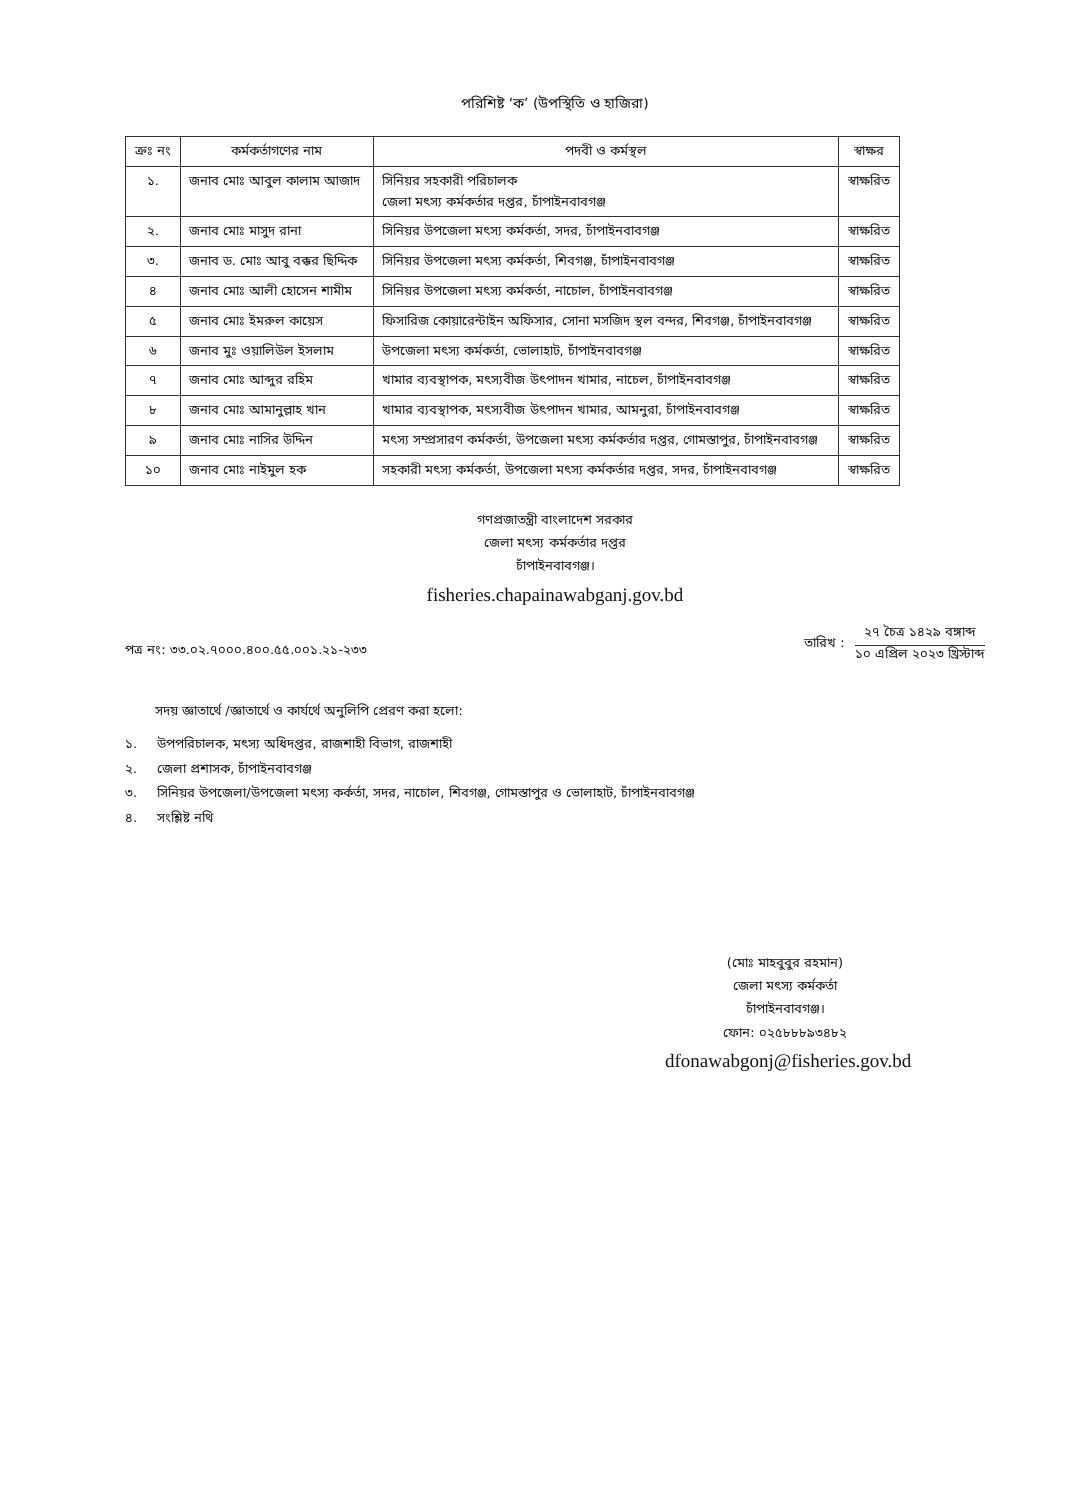পরিশিষ্ট ‘ক’ (উপস্থিতি ও হাজিরা)
| ক্রঃ নং | কর্মকর্তাগণের নাম | পদবী ও কর্মস্থল | স্বাক্ষর |
| --- | --- | --- | --- |
| ১. | জনাব মোঃ আবুল কালাম আজাদ | সিনিয়র সহকারী পরিচালক জেলা মৎস্য কর্মকর্তার দপ্তর, চাঁপাইনবাবগঞ্জ | স্বাক্ষরিত |
| ২. | জনাব মোঃ মাসুদ রানা | সিনিয়র উপজেলা মৎস্য কর্মকর্তা, সদর, চাঁপাইনবাবগঞ্জ | স্বাক্ষরিত |
| ৩. | জনাব ড. মোঃ আবু বক্কর ছিদ্দিক | সিনিয়র উপজেলা মৎস্য কর্মকর্তা, শিবগঞ্জ, চাঁপাইনবাবগঞ্জ | স্বাক্ষরিত |
| ৪ | জনাব মোঃ আলী হোসেন শামীম | সিনিয়র উপজেলা মৎস্য কর্মকর্তা, নাচোল, চাঁপাইনবাবগঞ্জ | স্বাক্ষরিত |
| ৫ | জনাব মোঃ ইমরুল কায়েস | ফিসারিজ কোয়ারেন্টাইন অফিসার, সোনা মসজিদ স্থল বন্দর, শিবগঞ্জ, চাঁপাইনবাবগঞ্জ | স্বাক্ষরিত |
| ৬ | জনাব মুঃ ওয়ালিউল ইসলাম | উপজেলা মৎস্য কর্মকর্তা, ভোলাহাট, চাঁপাইনবাবগঞ্জ | স্বাক্ষরিত |
| ৭ | জনাব মোঃ আব্দুর রহিম | খামার ব্যবস্থাপক, মৎস্যবীজ উৎপাদন খামার, নাচেল, চাঁপাইনবাবগঞ্জ | স্বাক্ষরিত |
| ৮ | জনাব মোঃ আমানুল্লাহ খান | খামার ব্যবস্থাপক, মৎস্যবীজ উৎপাদন খামার, আমনুরা, চাঁপাইনবাবগঞ্জ | স্বাক্ষরিত |
| ৯ | জনাব মোঃ নাসির উদ্দিন | মৎস্য সম্প্রসারণ কর্মকর্তা, উপজেলা মৎস্য কর্মকর্তার দপ্তর, গোমস্তাপুর, চাঁপাইনবাবগঞ্জ | স্বাক্ষরিত |
| ১০ | জনাব মোঃ নাইমুল হক | সহকারী মৎস্য কর্মকর্তা, উপজেলা মৎস্য কর্মকর্তার দপ্তর, সদর, চাঁপাইনবাবগঞ্জ | স্বাক্ষরিত |
গণপ্রজাতন্ত্রী বাংলাদেশ সরকার
জেলা মৎস্য কর্মকর্তার দপ্তর
চাঁপাইনবাবগঞ্জ।
fisheries.chapainawabganj.gov.bd
পত্র নং: ৩৩.০২.৭০০০.৪০০.৫৫.০০১.২১-২৩৩
তারিখ :
২৭ চৈত্র ১৪২৯ বঙ্গাব্দ
১০ এপ্রিল ২০২৩ খ্রিস্টাব্দ
সদয় জ্ঞাতার্থে /জ্ঞাতার্থে ও কার্যর্থে অনুলিপি প্রেরণ করা হলো:
১. উপপরিচালক, মৎস্য অধিদপ্তর, রাজশাহী বিভাগ, রাজশাহী
২. জেলা প্রশাসক, চাঁপাইনবাবগঞ্জ
৩. সিনিয়র উপজেলা/উপজেলা মৎস্য কর্কর্তা, সদর, নাচোল, শিবগঞ্জ, গোমস্তাপুর ও ভোলাহাট, চাঁপাইনবাবগঞ্জ
৪. সংশ্লিষ্ট নথি
(মোঃ মাহবুবুর রহমান)
জেলা মৎস্য কর্মকর্তা
চাঁপাইনবাবগঞ্জ।
ফোন: ০২৫৮৮৮৯৩৪৮২
dfonawabgonj@fisheries.gov.bd